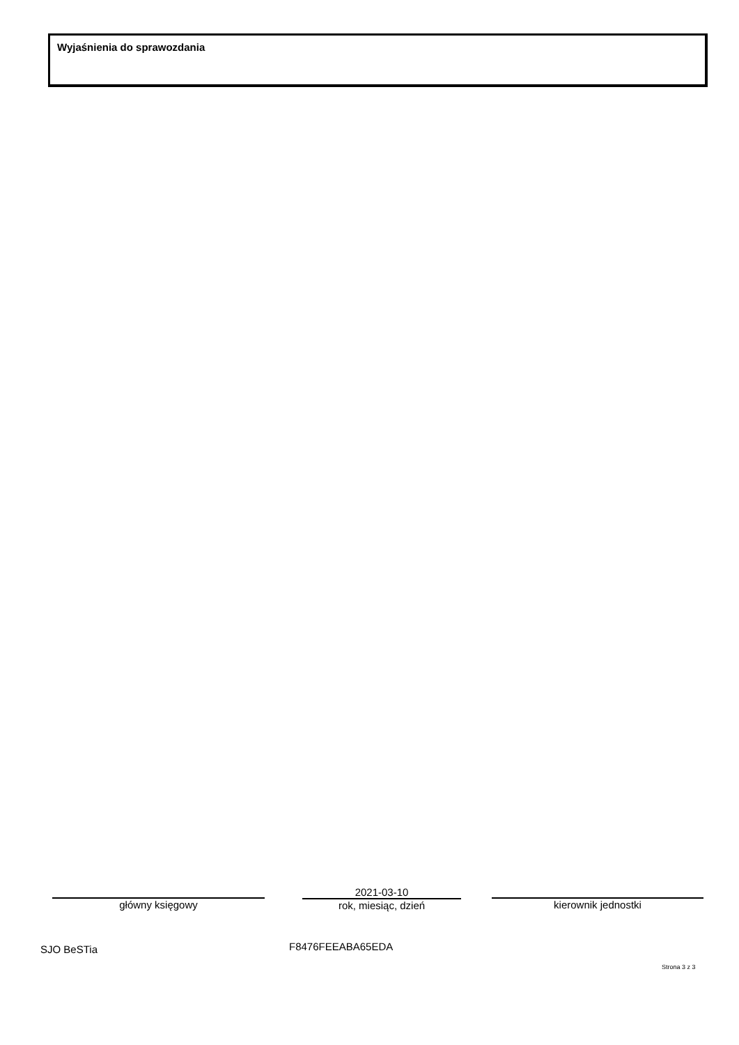Wyjaśnienia do sprawozdania
główny księgowy
2021-03-10
rok, miesiąc, dzień
kierownik jednostki
SJO BeSTia F8476FEEABA65EDA
Strona 3 z 3